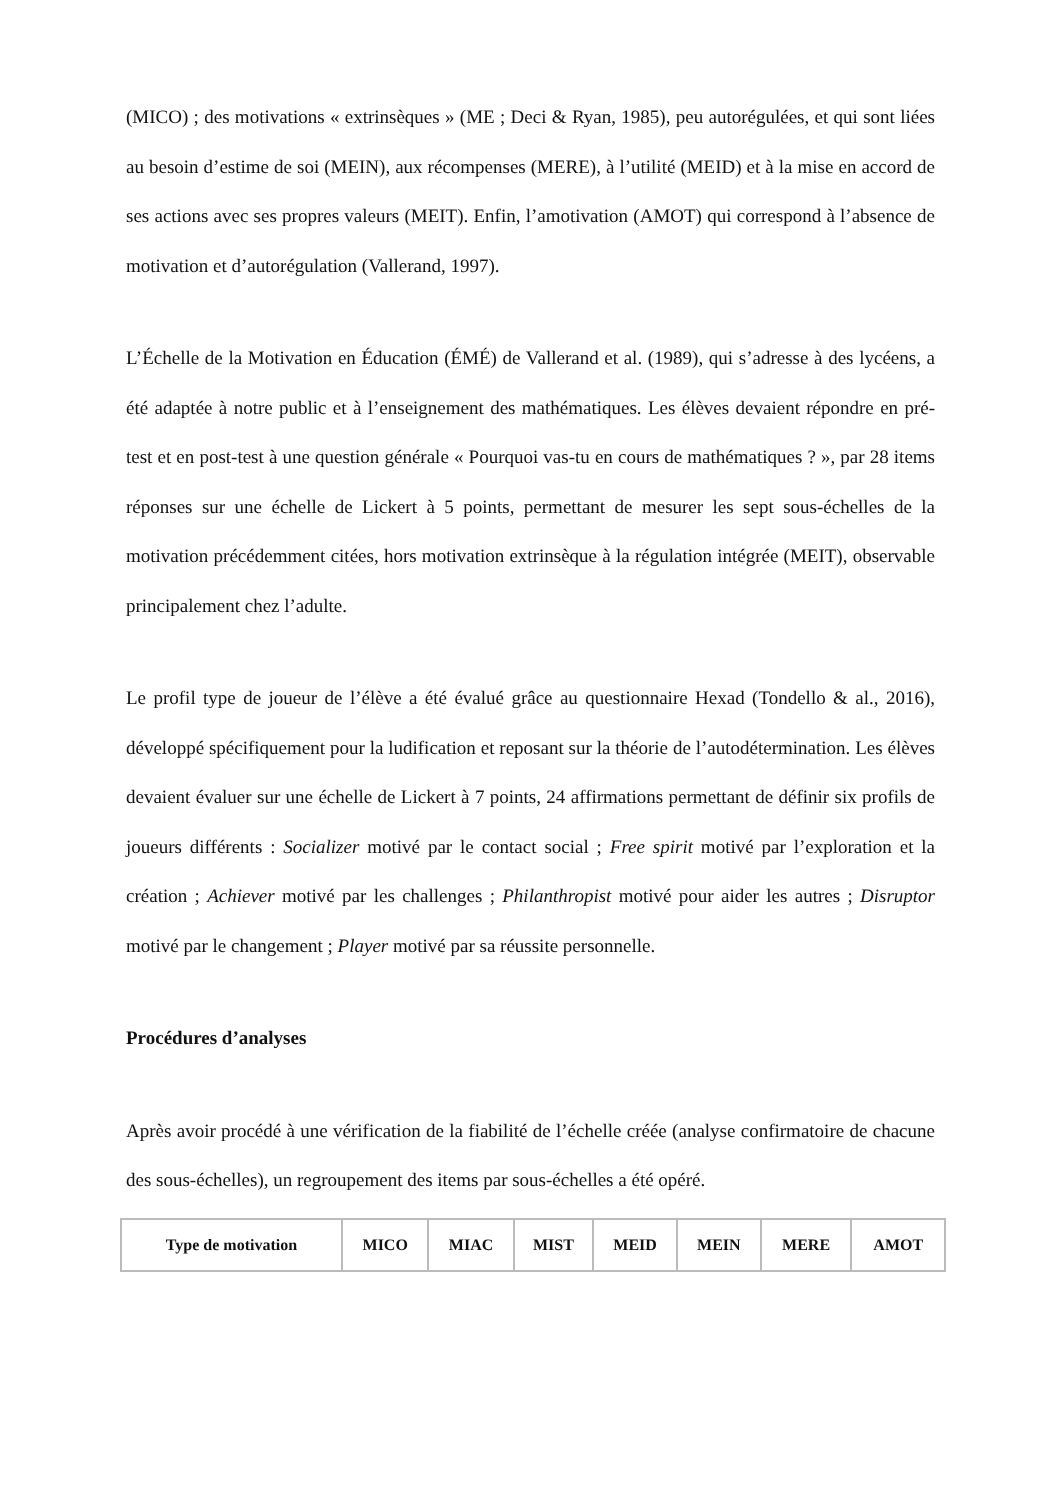(MICO) ; des motivations « extrinsèques » (ME ; Deci & Ryan, 1985), peu autorégulées, et qui sont liées au besoin d’estime de soi (MEIN), aux récompenses (MERE), à l’utilité (MEID) et à la mise en accord de ses actions avec ses propres valeurs (MEIT). Enfin, l’amotivation (AMOT) qui correspond à l’absence de motivation et d’autorégulation (Vallerand, 1997).
L’Échelle de la Motivation en Éducation (ÉMÉ) de Vallerand et al. (1989), qui s’adresse à des lycéens, a été adaptée à notre public et à l’enseignement des mathématiques. Les élèves devaient répondre en pré-test et en post-test à une question générale « Pourquoi vas-tu en cours de mathématiques ? », par 28 items réponses sur une échelle de Lickert à 5 points, permettant de mesurer les sept sous-échelles de la motivation précédemment citées, hors motivation extrinsèque à la régulation intégrée (MEIT), observable principalement chez l’adulte.
Le profil type de joueur de l’élève a été évalué grâce au questionnaire Hexad (Tondello & al., 2016), développé spécifiquement pour la ludification et reposant sur la théorie de l’autodétermination. Les élèves devaient évaluer sur une échelle de Lickert à 7 points, 24 affirmations permettant de définir six profils de joueurs différents : Socializer motivé par le contact social ; Free spirit motivé par l’exploration et la création ; Achiever motivé par les challenges ; Philanthropist motivé pour aider les autres ; Disruptor motivé par le changement ; Player motivé par sa réussite personnelle.
Procédures d’analyses
Après avoir procédé à une vérification de la fiabilité de l’échelle créée (analyse confirmatoire de chacune des sous-échelles), un regroupement des items par sous-échelles a été opéré.
| Type de motivation | MICO | MIAC | MIST | MEID | MEIN | MERE | AMOT |
| --- | --- | --- | --- | --- | --- | --- | --- |